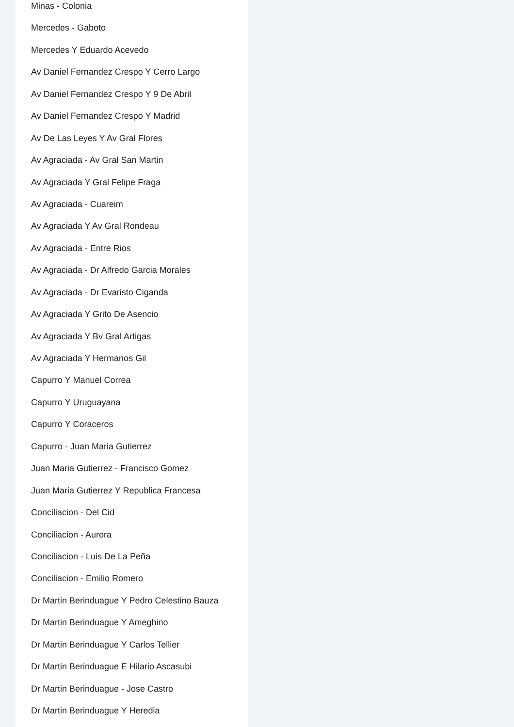Minas - Colonia
Mercedes - Gaboto
Mercedes Y Eduardo Acevedo
Av Daniel Fernandez Crespo Y Cerro Largo
Av Daniel Fernandez Crespo Y 9 De Abril
Av Daniel Fernandez Crespo Y Madrid
Av De Las Leyes Y Av Gral Flores
Av Agraciada - Av Gral San Martin
Av Agraciada Y Gral Felipe Fraga
Av Agraciada - Cuareim
Av Agraciada Y Av Gral Rondeau
Av Agraciada - Entre Rios
Av Agraciada - Dr Alfredo Garcia Morales
Av Agraciada - Dr Evaristo Ciganda
Av Agraciada Y Grito De Asencio
Av Agraciada Y Bv Gral Artigas
Av Agraciada Y Hermanos Gil
Capurro Y Manuel Correa
Capurro Y Uruguayana
Capurro Y Coraceros
Capurro - Juan Maria Gutierrez
Juan Maria Gutierrez - Francisco Gomez
Juan Maria Gutierrez Y Republica Francesa
Conciliacion - Del Cid
Conciliacion - Aurora
Conciliacion - Luis De La Peña
Conciliacion - Emilio Romero
Dr Martin Berinduague Y Pedro Celestino Bauza
Dr Martin Berinduague Y Ameghino
Dr Martin Berinduague Y Carlos Tellier
Dr Martin Berinduague E Hilario Ascasubi
Dr Martin Berinduague - Jose Castro
Dr Martin Berinduague Y Heredia